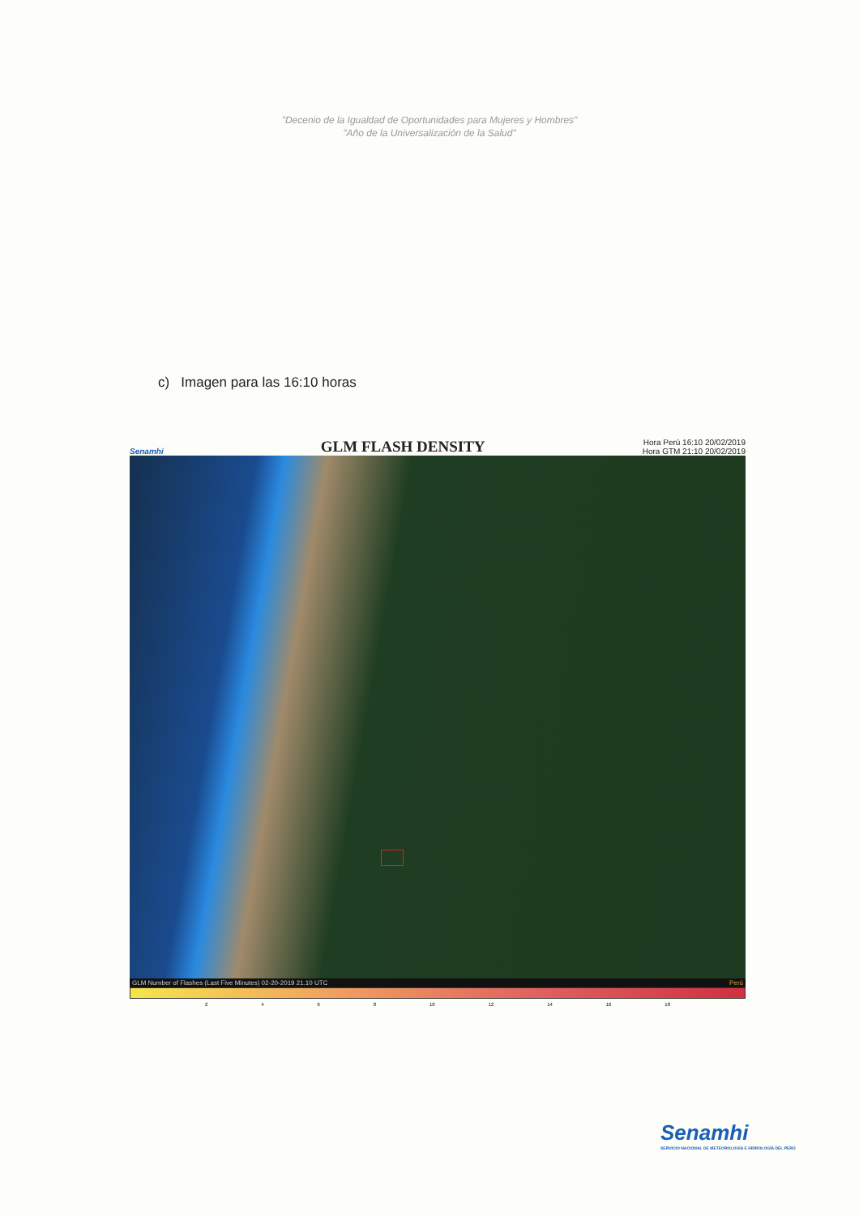"Decenio de la Igualdad de Oportunidades para Mujeres y Hombres"
"Año de la Universalización de la Salud"
c) Imagen para las 16:10 horas
Senamhi GLM FLASH DENSITY Hora Perú 16:10 20/02/2019
Hora GTM 21:10 20/02/2019
GLM Number of Flashes (Last Five Minutes) 02-20-2019 21.10 UTC Perú
2 4 6 8 10 12 14 16 18
Senamhi
SERVICIO NACIONAL DE METEOROLOGÍA E HIDROLOGÍA DEL PERÚ